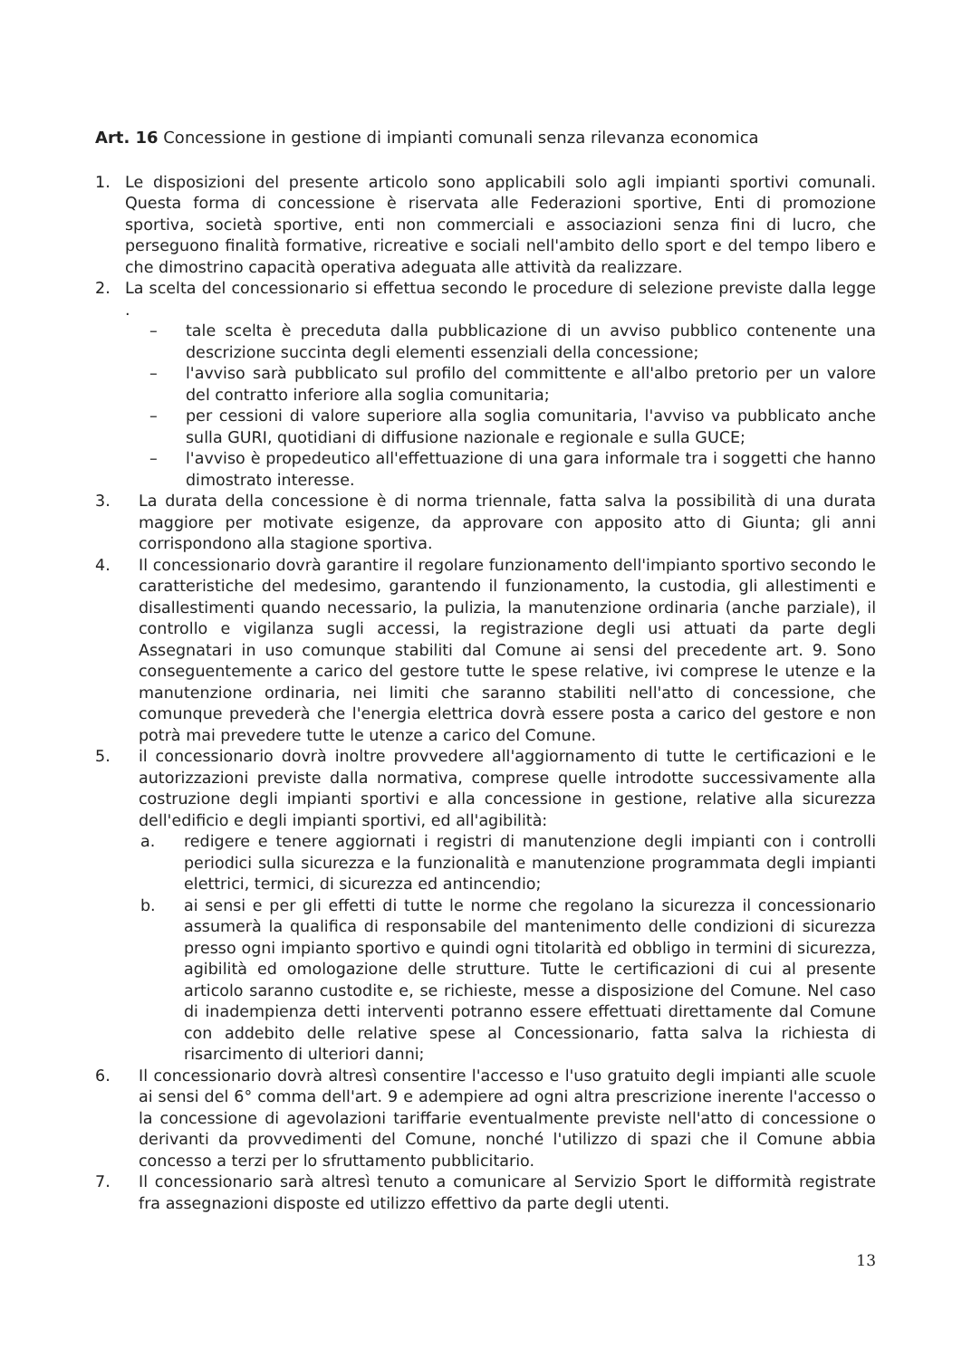Art. 16 Concessione in gestione di impianti comunali senza rilevanza economica
1. Le disposizioni del presente articolo sono applicabili solo agli impianti sportivi comunali. Questa forma di concessione è riservata alle Federazioni sportive, Enti di promozione sportiva, società sportive, enti non commerciali e associazioni senza fini di lucro, che perseguono finalità formative, ricreative e sociali nell'ambito dello sport e del tempo libero e che dimostrino capacità operativa adeguata alle attività da realizzare.
2. La scelta del concessionario si effettua secondo le procedure di selezione previste dalla legge .
– tale scelta è preceduta dalla pubblicazione di un avviso pubblico contenente una descrizione succinta degli elementi essenziali della concessione;
– l'avviso sarà pubblicato sul profilo del committente e all'albo pretorio per un valore del contratto inferiore alla soglia comunitaria;
– per cessioni di valore superiore alla soglia comunitaria, l'avviso va pubblicato anche sulla GURI, quotidiani di diffusione nazionale e regionale e sulla GUCE;
– l'avviso è propedeutico all'effettuazione di una gara informale tra i soggetti che hanno dimostrato interesse.
3. La durata della concessione è di norma triennale, fatta salva la possibilità di una durata maggiore per motivate esigenze, da approvare con apposito atto di Giunta; gli anni corrispondono alla stagione sportiva.
4. Il concessionario dovrà garantire il regolare funzionamento dell'impianto sportivo secondo le caratteristiche del medesimo, garantendo il funzionamento, la custodia, gli allestimenti e disallestimenti quando necessario, la pulizia, la manutenzione ordinaria (anche parziale), il controllo e vigilanza sugli accessi, la registrazione degli usi attuati da parte degli Assegnatari in uso comunque stabiliti dal Comune ai sensi del precedente art. 9. Sono conseguentemente a carico del gestore tutte le spese relative, ivi comprese le utenze e la manutenzione ordinaria, nei limiti che saranno stabiliti nell'atto di concessione, che comunque prevederà che l'energia elettrica dovrà essere posta a carico del gestore e non potrà mai prevedere tutte le utenze a carico del Comune.
5. il concessionario dovrà inoltre provvedere all'aggiornamento di tutte le certificazioni e le autorizzazioni previste dalla normativa, comprese quelle introdotte successivamente alla costruzione degli impianti sportivi e alla concessione in gestione, relative alla sicurezza dell'edificio e degli impianti sportivi, ed all'agibilità:
a. redigere e tenere aggiornati i registri di manutenzione degli impianti con i controlli periodici sulla sicurezza e la funzionalità e manutenzione programmata degli impianti elettrici, termici, di sicurezza ed antincendio;
b. ai sensi e per gli effetti di tutte le norme che regolano la sicurezza il concessionario assumerà la qualifica di responsabile del mantenimento delle condizioni di sicurezza presso ogni impianto sportivo e quindi ogni titolarità ed obbligo in termini di sicurezza, agibilità ed omologazione delle strutture. Tutte le certificazioni di cui al presente articolo saranno custodite e, se richieste, messe a disposizione del Comune. Nel caso di inadempienza detti interventi potranno essere effettuati direttamente dal Comune con addebito delle relative spese al Concessionario, fatta salva la richiesta di risarcimento di ulteriori danni;
6. Il concessionario dovrà altresì consentire l'accesso e l'uso gratuito degli impianti alle scuole ai sensi del 6° comma dell'art. 9 e adempiere ad ogni altra prescrizione inerente l'accesso o la concessione di agevolazioni tariffarie eventualmente previste nell'atto di concessione o derivanti da provvedimenti del Comune, nonché l'utilizzo di spazi che il Comune abbia concesso a terzi per lo sfruttamento pubblicitario.
7. Il concessionario sarà altresì tenuto a comunicare al Servizio Sport le difformità registrate fra assegnazioni disposte ed utilizzo effettivo da parte degli utenti.
13